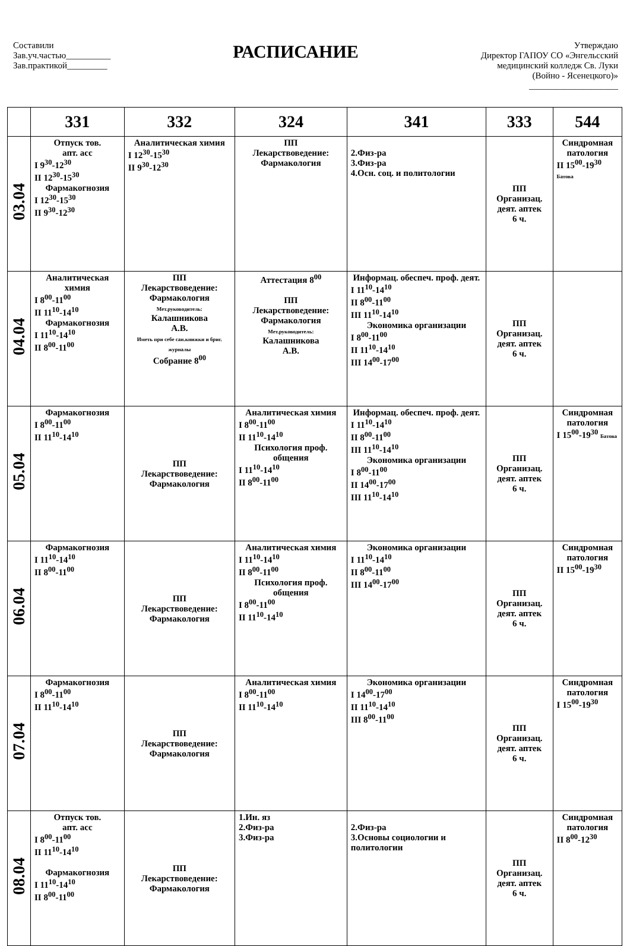Составили
Зав.уч.частью__________
Зав.практикой_________
РАСПИСАНИЕ
Утверждаю
Директор ГАПОУ СО «Энгельсский
медицинский колледж Св. Луки
(Войно - Ясенецкого)»
____________________
| | 331 | 332 | 324 | 341 | 333 | 544 |
| --- | --- | --- | --- | --- | --- | --- |
| 03.04 | Отпуск тов. апт. асс I 9<sup>30</sup>-12<sup>30</sup> II 12<sup>30</sup>-15<sup>30</sup> Фармакогнозия I 12<sup>30</sup>-15<sup>30</sup> II 9<sup>30</sup>-12<sup>30</sup> | Аналитическая химия I 12<sup>30</sup>-15<sup>30</sup> II 9<sup>30</sup>-12<sup>30</sup> | ПП Лекарствоведение: Фармакология | 2.Физ-ра 3.Физ-ра 4.Осн. соц. и политологии | ПП Организац. деят. аптек 6 ч. | Синдромная патология II 15<sup>00</sup>-19<sup>30</sup> Батова |
| 04.04 | Аналитическая химия I 8<sup>00</sup>-11<sup>00</sup> II 11<sup>10</sup>-14<sup>10</sup> Фармакогнозия I 11<sup>10</sup>-14<sup>10</sup> II 8<sup>00</sup>-11<sup>00</sup> | ПП Лекарствоведение: Фармакология Мет.руководитель: Калашникова А.В. Иметь при себе сан.книжки и бриг. журналы Собрание 8<sup>00</sup> | Аттестация 8<sup>00</sup> ПП Лекарствоведение: Фармакология Мет.руководитель: Калашникова А.В. | Информац. обеспеч. проф. деят. I 11<sup>10</sup>-14<sup>10</sup> II 8<sup>00</sup>-11<sup>00</sup> III 11<sup>10</sup>-14<sup>10</sup> Экономика организации I 8<sup>00</sup>-11<sup>00</sup> II 11<sup>10</sup>-14<sup>10</sup> III 14<sup>00</sup>-17<sup>00</sup> | ПП Организац. деят. аптек 6 ч. | |
| 05.04 | Фармакогнозия I 8<sup>00</sup>-11<sup>00</sup> II 11<sup>10</sup>-14<sup>10</sup> | ПП Лекарствоведение: Фармакология | Аналитическая химия I 8<sup>00</sup>-11<sup>00</sup> II 11<sup>10</sup>-14<sup>10</sup> Психология проф. общения I 11<sup>10</sup>-14<sup>10</sup> II 8<sup>00</sup>-11<sup>00</sup> | Информац. обеспеч. проф. деят. I 11<sup>10</sup>-14<sup>10</sup> II 8<sup>00</sup>-11<sup>00</sup> III 11<sup>10</sup>-14<sup>10</sup> Экономика организации I 8<sup>00</sup>-11<sup>00</sup> II 14<sup>00</sup>-17<sup>00</sup> III 11<sup>10</sup>-14<sup>10</sup> | ПП Организац. деят. аптек 6 ч. | Синдромная патология I 15<sup>00</sup>-19<sup>30</sup> Батова |
| 06.04 | Фармакогнозия I 11<sup>10</sup>-14<sup>10</sup> II 8<sup>00</sup>-11<sup>00</sup> | ПП Лекарствоведение: Фармакология | Аналитическая химия I 11<sup>10</sup>-14<sup>10</sup> II 8<sup>00</sup>-11<sup>00</sup> Психология проф. общения I 8<sup>00</sup>-11<sup>00</sup> II 11<sup>10</sup>-14<sup>10</sup> | Экономика организации I 11<sup>10</sup>-14<sup>10</sup> II 8<sup>00</sup>-11<sup>00</sup> III 14<sup>00</sup>-17<sup>00</sup> | ПП Организац. деят. аптек 6 ч. | Синдромная патология II 15<sup>00</sup>-19<sup>30</sup> |
| 07.04 | Фармакогнозия I 8<sup>00</sup>-11<sup>00</sup> II 11<sup>10</sup>-14<sup>10</sup> | ПП Лекарствоведение: Фармакология | Аналитическая химия I 8<sup>00</sup>-11<sup>00</sup> II 11<sup>10</sup>-14<sup>10</sup> | Экономика организации I 14<sup>00</sup>-17<sup>00</sup> II 11<sup>10</sup>-14<sup>10</sup> III 8<sup>00</sup>-11<sup>00</sup> | ПП Организац. деят. аптек 6 ч. | Синдромная патология I 15<sup>00</sup>-19<sup>30</sup> |
| 08.04 | Отпуск тов. апт. асс I 8<sup>00</sup>-11<sup>00</sup> II 11<sup>10</sup>-14<sup>10</sup> Фармакогнозия I 11<sup>10</sup>-14<sup>10</sup> II 8<sup>00</sup>-11<sup>00</sup> | ПП Лекарствоведение: Фармакология | 1.Ин. яз 2.Физ-ра 3.Физ-ра | 2.Физ-ра 3.Основы социологии и политологии | ПП Организац. деят. аптек 6 ч. | Синдромная патология II 8<sup>00</sup>-12<sup>30</sup> |